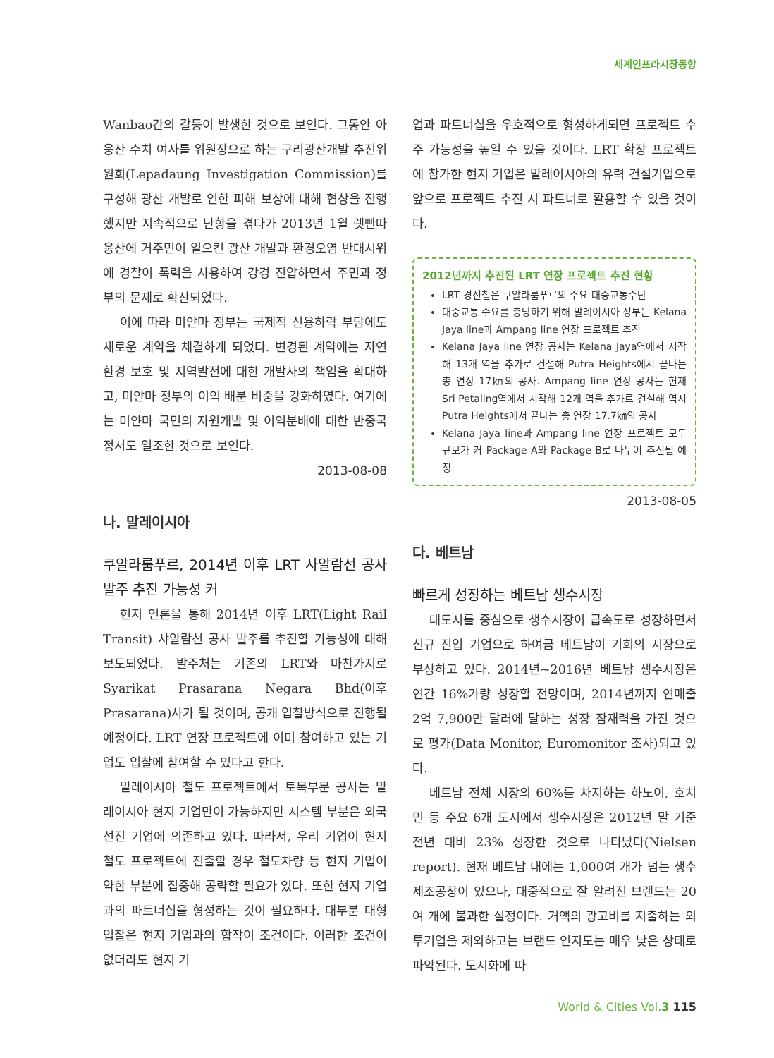세계인프라시장동향
Wanbao간의 갈등이 발생한 것으로 보인다. 그동안 아웅산 수치 여사를 위원장으로 하는 구리광산개발 추진위원회(Lepadaung Investigation Commission)를 구성해 광산 개발로 인한 피해 보상에 대해 협상을 진행했지만 지속적으로 난항을 겪다가 2013년 1월 렛빤따웅산에 거주민이 일으킨 광산 개발과 환경오염 반대시위에 경찰이 폭력을 사용하여 강경 진압하면서 주민과 정부의 문제로 확산되었다.
이에 따라 미얀마 정부는 국제적 신용하락 부담에도 새로운 계약을 체결하게 되었다. 변경된 계약에는 자연환경 보호 및 지역발전에 대한 개발사의 책임을 확대하고, 미얀마 정부의 이익 배분 비중을 강화하였다. 여기에는 미얀마 국민의 자원개발 및 이익분배에 대한 반중국 정서도 일조한 것으로 보인다.
2013-08-08
나. 말레이시아
쿠알라룸푸르, 2014년 이후 LRT 사알람선 공사 발주 추진 가능성 커
현지 언론을 통해 2014년 이후 LRT(Light Rail Transit) 샤알람선 공사 발주를 추진할 가능성에 대해 보도되었다. 발주처는 기존의 LRT와 마찬가지로 Syarikat Prasarana Negara Bhd(이후 Prasarana)사가 될 것이며, 공개 입찰방식으로 진행될 예정이다. LRT 연장 프로젝트에 이미 참여하고 있는 기업도 입찰에 참여할 수 있다고 한다.
말레이시아 철도 프로젝트에서 토목부문 공사는 말레이시아 현지 기업만이 가능하지만 시스템 부분은 외국 선진 기업에 의존하고 있다. 따라서, 우리 기업이 현지 철도 프로젝트에 진출할 경우 철도차량 등 현지 기업이 약한 부분에 집중해 공략할 필요가 있다. 또한 현지 기업과의 파트너십을 형성하는 것이 필요하다. 대부분 대형 입찰은 현지 기업과의 합작이 조건이다. 이러한 조건이 없더라도 현지 기
업과 파트너십을 우호적으로 형성하게되면 프로젝트 수주 가능성을 높일 수 있을 것이다. LRT 확장 프로젝트에 참가한 현지 기업은 말레이시아의 유력 건설기업으로 앞으로 프로젝트 추진 시 파트너로 활용할 수 있을 것이다.
2012년까지 추진된 LRT 연장 프로젝트 추진 현황
LRT 경전철은 쿠알라룸푸르의 주요 대중교통수단
대중교통 수요를 충당하기 위해 말레이시아 정부는 Kelana Jaya line과 Ampang line 연장 프로젝트 추진
Kelana Jaya line 연장 공사는 Kelana Jaya역에서 시작해 13개 역을 추가로 건설해 Putra Heights에서 끝나는 총 연장 17㎞의 공사. Ampang line 연장 공사는 현재 Sri Petaling역에서 시작해 12개 역을 추가로 건설해 역시 Putra Heights에서 끝나는 총 연장 17.7㎞의 공사
Kelana Jaya line과 Ampang line 연장 프로젝트 모두 규모가 커 Package A와 Package B로 나누어 추진될 예정
2013-08-05
다. 베트남
빠르게 성장하는 베트남 생수시장
대도시를 중심으로 생수시장이 급속도로 성장하면서 신규 진입 기업으로 하여금 베트남이 기회의 시장으로 부상하고 있다. 2014년~2016년 베트남 생수시장은 연간 16%가량 성장할 전망이며, 2014년까지 연매출 2억 7,900만 달러에 달하는 성장 잠재력을 가진 것으로 평가(Data Monitor, Euromonitor 조사)되고 있다.
베트남 전체 시장의 60%를 차지하는 하노이, 호치민 등 주요 6개 도시에서 생수시장은 2012년 말 기준 전년 대비 23% 성장한 것으로 나타났다(Nielsen report). 현재 베트남 내에는 1,000여 개가 넘는 생수 제조공장이 있으나, 대중적으로 잘 알려진 브랜드는 20여 개에 불과한 실정이다. 거액의 광고비를 지출하는 외투기업을 제외하고는 브랜드 인지도는 매우 낮은 상태로 파악된다. 도시화에 따
World & Cities Vol.3 115